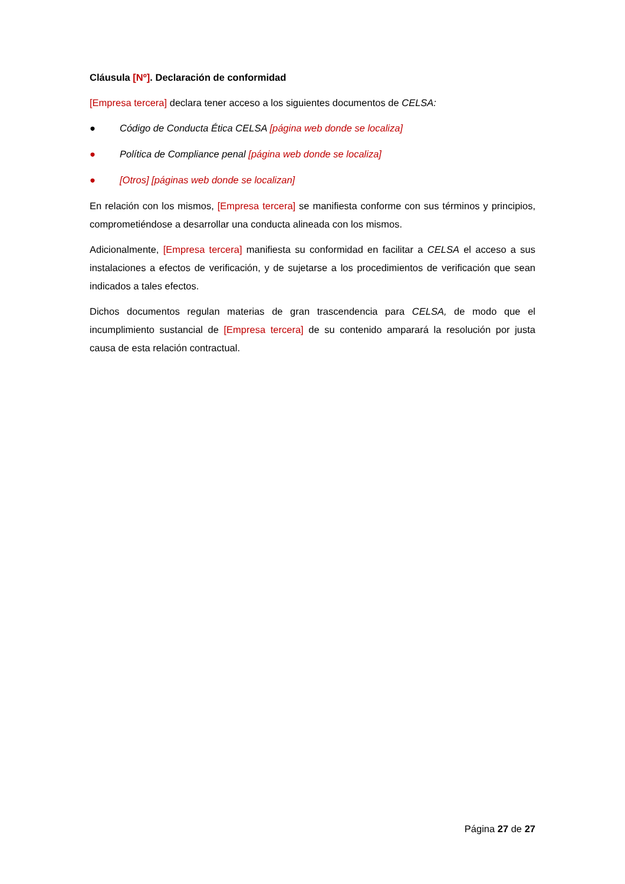Cláusula [Nº]. Declaración de conformidad
[Empresa tercera] declara tener acceso a los siguientes documentos de CELSA:
● Código de Conducta Ética CELSA [página web donde se localiza]
● Política de Compliance penal [página web donde se localiza]
● [Otros] [páginas web donde se localizan]
En relación con los mismos, [Empresa tercera] se manifiesta conforme con sus términos y principios, comprometiéndose a desarrollar una conducta alineada con los mismos.
Adicionalmente, [Empresa tercera] manifiesta su conformidad en facilitar a CELSA el acceso a sus instalaciones a efectos de verificación, y de sujetarse a los procedimientos de verificación que sean indicados a tales efectos.
Dichos documentos regulan materias de gran trascendencia para CELSA, de modo que el incumplimiento sustancial de [Empresa tercera] de su contenido amparará la resolución por justa causa de esta relación contractual.
Página 27 de 27